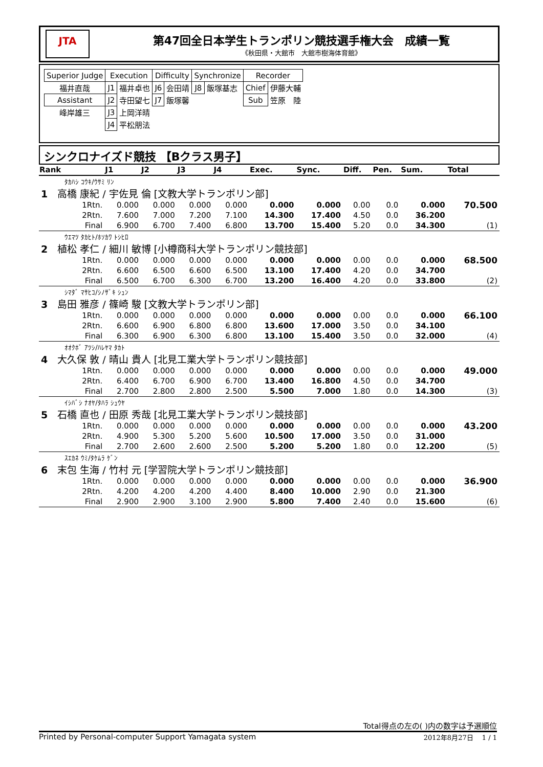JTA
第47回全日本学生トランポリン競技選手権大会　成績一覧
《秋田県・大館市　大館市樹海体育館》
| Superior Judge | Execution | | Difficulty | | Synchronize | | Recorder | |
| 福井直哉 | J1 | 福井卓也 | J6 | 会田靖 | J8 | 飯塚基志 | Chief | 伊藤大輔 |
| Assistant | J2 | 寺田望七 | J7 | 飯塚馨 | | | Sub | 笠原 陸 |
| 峰岸雄三 | J3 | 上岡洋晴 | | | | | | |
| | J4 | 平松朋法 | | | | | | |
シンクロナイズド競技 【Bクラス男子】
| Rank | | J1 | J2 | J3 | J4 | Exec. | Sync. | Diff. | Pen. | Sum. | Total |
| --- | --- | --- | --- | --- | --- | --- | --- | --- | --- | --- | --- |
| ﾀｶﾊｼ ｺｳｷ/ｳｻﾐ ﾘﾝ | | | | | | | | | | | |
| 1 高橋 康紀 / 宇佐見 倫 [文教大学トランポリン部] | | | | | | | | | | | |
| | 1Rtn. | 0.000 | 0.000 | 0.000 | 0.000 | 0.000 | 0.000 | 0.00 | 0.0 | 0.000 | 70.500 |
| | 2Rtn. | 7.600 | 7.000 | 7.200 | 7.100 | 14.300 | 17.400 | 4.50 | 0.0 | 36.200 | |
| | Final | 6.900 | 6.700 | 7.400 | 6.800 | 13.700 | 15.400 | 5.20 | 0.0 | 34.300 | (1) |
| ｳｴﾏﾂ ﾀｶﾋﾄ/ﾎｿｶﾜ ﾄｼﾋﾛ | | | | | | | | | | | |
| 2 植松 孝仁 / 細川 敏博 [小樽商科大学トランポリン競技部] | | | | | | | | | | | |
| | 1Rtn. | 0.000 | 0.000 | 0.000 | 0.000 | 0.000 | 0.000 | 0.00 | 0.0 | 0.000 | 68.500 |
| | 2Rtn. | 6.600 | 6.500 | 6.600 | 6.500 | 13.100 | 17.400 | 4.20 | 0.0 | 34.700 | |
| | Final | 6.500 | 6.700 | 6.300 | 6.700 | 13.200 | 16.400 | 4.20 | 0.0 | 33.800 | (2) |
| ｼﾏﾀﾞ ﾏｻﾋｺ/ｼﾉｻﾞｷ ｼｭﾝ | | | | | | | | | | | |
| 3 島田 雅彦 / 篠崎 駿 [文教大学トランポリン部] | | | | | | | | | | | |
| | 1Rtn. | 0.000 | 0.000 | 0.000 | 0.000 | 0.000 | 0.000 | 0.00 | 0.0 | 0.000 | 66.100 |
| | 2Rtn. | 6.600 | 6.900 | 6.800 | 6.800 | 13.600 | 17.000 | 3.50 | 0.0 | 34.100 | |
| | Final | 6.300 | 6.900 | 6.300 | 6.800 | 13.100 | 15.400 | 3.50 | 0.0 | 32.000 | (4) |
| ｵｵｸﾎﾞ ｱﾂｼ/ﾊﾚﾔﾏ ﾀｶﾄ | | | | | | | | | | | |
| 4 大久保 敦 / 晴山 貴人 [北見工業大学トランポリン競技部] | | | | | | | | | | | |
| | 1Rtn. | 0.000 | 0.000 | 0.000 | 0.000 | 0.000 | 0.000 | 0.00 | 0.0 | 0.000 | 49.000 |
| | 2Rtn. | 6.400 | 6.700 | 6.900 | 6.700 | 13.400 | 16.800 | 4.50 | 0.0 | 34.700 | |
| | Final | 2.700 | 2.800 | 2.800 | 2.500 | 5.500 | 7.000 | 1.80 | 0.0 | 14.300 | (3) |
| ｲｼﾊﾞｼ ﾅｵﾔ/ﾀﾊﾗ ｼｭｳﾔ | | | | | | | | | | | |
| 5 石橋 直也 / 田原 秀哉 [北見工業大学トランポリン競技部] | | | | | | | | | | | |
| | 1Rtn. | 0.000 | 0.000 | 0.000 | 0.000 | 0.000 | 0.000 | 0.00 | 0.0 | 0.000 | 43.200 |
| | 2Rtn. | 4.900 | 5.300 | 5.200 | 5.600 | 10.500 | 17.000 | 3.50 | 0.0 | 31.000 | |
| | Final | 2.700 | 2.600 | 2.600 | 2.500 | 5.200 | 5.200 | 1.80 | 0.0 | 12.200 | (5) |
| ｽｴｶﾈ ｳﾐ/ﾀｹﾑﾗ ｹﾞﾝ | | | | | | | | | | | |
| 6 末包 生海 / 竹村 元 [学習院大学トランポリン競技部] | | | | | | | | | | | |
| | 1Rtn. | 0.000 | 0.000 | 0.000 | 0.000 | 0.000 | 0.000 | 0.00 | 0.0 | 0.000 | 36.900 |
| | 2Rtn. | 4.200 | 4.200 | 4.200 | 4.400 | 8.400 | 10.000 | 2.90 | 0.0 | 21.300 | |
| | Final | 2.900 | 2.900 | 3.100 | 2.900 | 5.800 | 7.400 | 2.40 | 0.0 | 15.600 | (6) |
Total得点の左の( )内の数字は予選順位
Printed by Personal-computer Support Yamagata system 2012年8月27日　 1 / 1